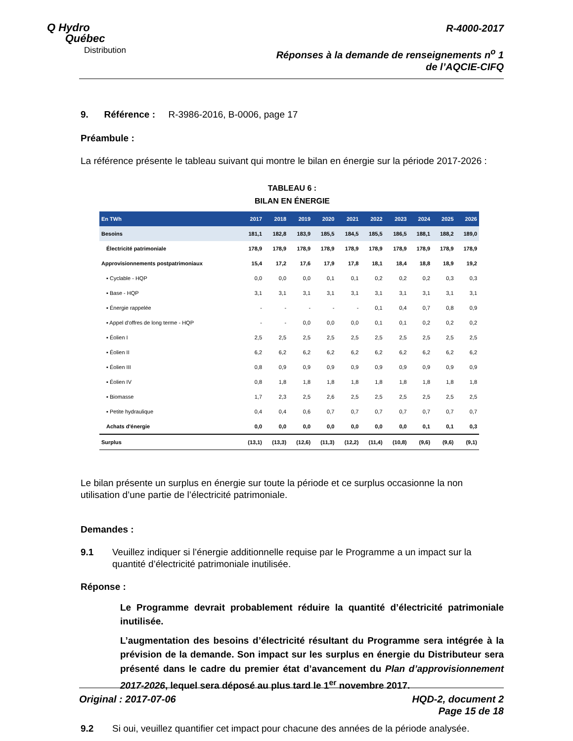Q Hydro
Québec
Distribution
R-4000-2017
Réponses à la demande de renseignements n<sup>o</sup> 1
de l’AQCIE-CIFQ
9. Référence : R-3986-2016, B-0006, page 17
Préambule :
La référence présente le tableau suivant qui montre le bilan en énergie sur la période 2017-2026 :
TABLEAU 6 :
BILAN EN ÉNERGIE
| En TWh | 2017 | 2018 | 2019 | 2020 | 2021 | 2022 | 2023 | 2024 | 2025 | 2026 |
| --- | --- | --- | --- | --- | --- | --- | --- | --- | --- | --- |
| Besoins | 181,1 | 182,8 | 183,9 | 185,5 | 184,5 | 185,5 | 186,5 | 188,1 | 188,2 | 189,0 |
| Électricité patrimoniale | 178,9 | 178,9 | 178,9 | 178,9 | 178,9 | 178,9 | 178,9 | 178,9 | 178,9 | 178,9 |
| Approvisionnements postpatrimoniaux | 15,4 | 17,2 | 17,6 | 17,9 | 17,8 | 18,1 | 18,4 | 18,8 | 18,9 | 19,2 |
| ▪ Cyclable - HQP | 0,0 | 0,0 | 0,0 | 0,1 | 0,1 | 0,2 | 0,2 | 0,2 | 0,3 | 0,3 |
| ▪ Base - HQP | 3,1 | 3,1 | 3,1 | 3,1 | 3,1 | 3,1 | 3,1 | 3,1 | 3,1 | 3,1 |
| ▪ Énergie rappelée | - | - | - | - | - | 0,1 | 0,4 | 0,7 | 0,8 | 0,9 |
| ▪ Appel d'offres de long terme - HQP | - | - | 0,0 | 0,0 | 0,0 | 0,1 | 0,1 | 0,2 | 0,2 | 0,2 |
| ▪ Éolien I | 2,5 | 2,5 | 2,5 | 2,5 | 2,5 | 2,5 | 2,5 | 2,5 | 2,5 | 2,5 |
| ▪ Éolien II | 6,2 | 6,2 | 6,2 | 6,2 | 6,2 | 6,2 | 6,2 | 6,2 | 6,2 | 6,2 |
| ▪ Éolien III | 0,8 | 0,9 | 0,9 | 0,9 | 0,9 | 0,9 | 0,9 | 0,9 | 0,9 | 0,9 |
| ▪ Éolien IV | 0,8 | 1,8 | 1,8 | 1,8 | 1,8 | 1,8 | 1,8 | 1,8 | 1,8 | 1,8 |
| ▪ Biomasse | 1,7 | 2,3 | 2,5 | 2,6 | 2,5 | 2,5 | 2,5 | 2,5 | 2,5 | 2,5 |
| ▪ Petite hydraulique | 0,4 | 0,4 | 0,6 | 0,7 | 0,7 | 0,7 | 0,7 | 0,7 | 0,7 | 0,7 |
| Achats d'énergie | 0,0 | 0,0 | 0,0 | 0,0 | 0,0 | 0,0 | 0,0 | 0,1 | 0,1 | 0,3 |
| Surplus | (13,1) | (13,3) | (12,6) | (11,3) | (12,2) | (11,4) | (10,8) | (9,6) | (9,6) | (9,1) |
Le bilan présente un surplus en énergie sur toute la période et ce surplus occasionne la non utilisation d’une partie de l’électricité patrimoniale.
Demandes :
9.1 Veuillez indiquer si l’énergie additionnelle requise par le Programme a un impact sur la quantité d’électricité patrimoniale inutilisée.
Réponse :
Le Programme devrait probablement réduire la quantité d’électricité patrimoniale inutilisée.
L’augmentation des besoins d’électricité résultant du Programme sera intégrée à la prévision de la demande. Son impact sur les surplus en énergie du Distributeur sera présenté dans le cadre du premier état d’avancement du Plan d’approvisionnement 2017-2026, lequel sera déposé au plus tard le 1<sup>er</sup> novembre 2017.
9.2 Si oui, veuillez quantifier cet impact pour chacune des années de la période analysée.
Original : 2017-07-06 HQD-2, document 2
Page 15 de 18